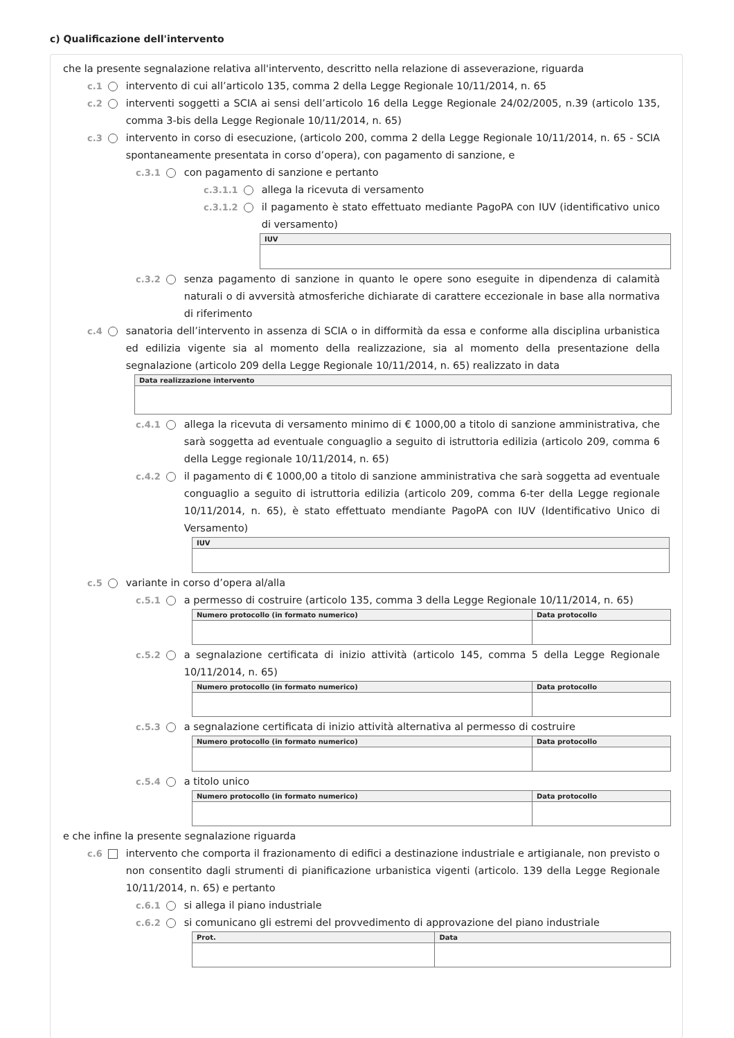c) Qualificazione dell'intervento
che la presente segnalazione relativa all'intervento, descritto nella relazione di asseverazione, riguarda
c.1 intervento di cui all’articolo 135, comma 2 della Legge Regionale 10/11/2014, n. 65
c.2 interventi soggetti a SCIA ai sensi dell’articolo 16 della Legge Regionale 24/02/2005, n.39 (articolo 135, comma 3-bis della Legge Regionale 10/11/2014, n. 65)
c.3 intervento in corso di esecuzione, (articolo 200, comma 2 della Legge Regionale 10/11/2014, n. 65 - SCIA spontaneamente presentata in corso d’opera), con pagamento di sanzione, e
c.3.1 con pagamento di sanzione e pertanto
c.3.1.1 allega la ricevuta di versamento
c.3.1.2 il pagamento è stato effettuato mediante PagoPA con IUV (identificativo unico di versamento)
| IUV |
| --- |
c.3.2 senza pagamento di sanzione in quanto le opere sono eseguite in dipendenza di calamità naturali o di avversità atmosferiche dichiarate di carattere eccezionale in base alla normativa di riferimento
c.4 sanatoria dell’intervento in assenza di SCIA o in difformità da essa e conforme alla disciplina urbanistica ed edilizia vigente sia al momento della realizzazione, sia al momento della presentazione della segnalazione (articolo 209 della Legge Regionale 10/11/2014, n. 65) realizzato in data
| Data realizzazione intervento |
| --- |
c.4.1 allega la ricevuta di versamento minimo di € 1000,00 a titolo di sanzione amministrativa, che sarà soggetta ad eventuale conguaglio a seguito di istruttoria edilizia (articolo 209, comma 6 della Legge regionale 10/11/2014, n. 65)
c.4.2 il pagamento di € 1000,00 a titolo di sanzione amministrativa che sarà soggetta ad eventuale conguaglio a seguito di istruttoria edilizia (articolo 209, comma 6-ter della Legge regionale 10/11/2014, n. 65), è stato effettuato mendiante PagoPA con IUV (Identificativo Unico di Versamento)
| IUV |
| --- |
c.5 variante in corso d’opera al/alla
c.5.1 a permesso di costruire (articolo 135, comma 3 della Legge Regionale 10/11/2014, n. 65)
| Numero protocollo (in formato numerico) | Data protocollo |
| --- | --- |
c.5.2 a segnalazione certificata di inizio attività (articolo 145, comma 5 della Legge Regionale 10/11/2014, n. 65)
| Numero protocollo (in formato numerico) | Data protocollo |
| --- | --- |
c.5.3 a segnalazione certificata di inizio attività alternativa al permesso di costruire
| Numero protocollo (in formato numerico) | Data protocollo |
| --- | --- |
c.5.4 a titolo unico
| Numero protocollo (in formato numerico) | Data protocollo |
| --- | --- |
e che infine la presente segnalazione riguarda
c.6 intervento che comporta il frazionamento di edifici a destinazione industriale e artigianale, non previsto o non consentito dagli strumenti di pianificazione urbanistica vigenti (articolo. 139 della Legge Regionale 10/11/2014, n. 65) e pertanto
c.6.1 si allega il piano industriale
c.6.2 si comunicano gli estremi del provvedimento di approvazione del piano industriale
| Prot. | Data |
| --- | --- |